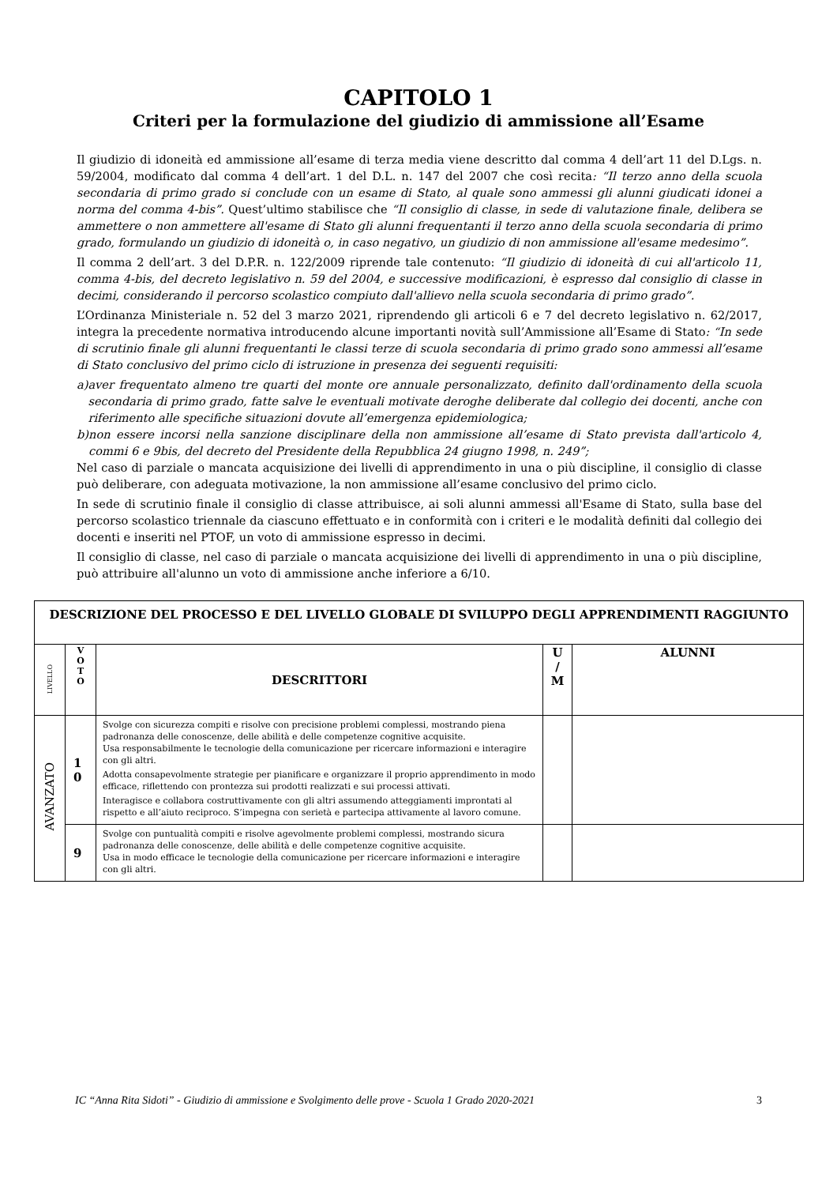CAPITOLO 1
Criteri per la formulazione del giudizio di ammissione all’Esame
Il giudizio di idoneità ed ammissione all’esame di terza media viene descritto dal comma 4 dell’art 11 del D.Lgs. n. 59/2004, modificato dal comma 4 dell’art. 1 del D.L. n. 147 del 2007 che così recita: “Il terzo anno della scuola secondaria di primo grado si conclude con un esame di Stato, al quale sono ammessi gli alunni giudicati idonei a norma del comma 4-bis”. Quest’ultimo stabilisce che “Il consiglio di classe, in sede di valutazione finale, delibera se ammettere o non ammettere all'esame di Stato gli alunni frequentanti il terzo anno della scuola secondaria di primo grado, formulando un giudizio di idoneità o, in caso negativo, un giudizio di non ammissione all'esame medesimo”.
Il comma 2 dell’art. 3 del D.P.R. n. 122/2009 riprende tale contenuto: “Il giudizio di idoneità di cui all'articolo 11, comma 4-bis, del decreto legislativo n. 59 del 2004, e successive modificazioni, è espresso dal consiglio di classe in decimi, considerando il percorso scolastico compiuto dall'allievo nella scuola secondaria di primo grado”.
L’Ordinanza Ministeriale n. 52 del 3 marzo 2021, riprendendo gli articoli 6 e 7 del decreto legislativo n. 62/2017, integra la precedente normativa introducendo alcune importanti novità sull’Ammissione all’Esame di Stato: “In sede di scrutinio finale gli alunni frequentanti le classi terze di scuola secondaria di primo grado sono ammessi all’esame di Stato conclusivo del primo ciclo di istruzione in presenza dei seguenti requisiti:
a) aver frequentato almeno tre quarti del monte ore annuale personalizzato, definito dall'ordinamento della scuola secondaria di primo grado, fatte salve le eventuali motivate deroghe deliberate dal collegio dei docenti, anche con riferimento alle specifiche situazioni dovute all’emergenza epidemiologica;
b) non essere incorsi nella sanzione disciplinare della non ammissione all’esame di Stato prevista dall'articolo 4, commi 6 e 9bis, del decreto del Presidente della Repubblica 24 giugno 1998, n. 249”;
Nel caso di parziale o mancata acquisizione dei livelli di apprendimento in una o più discipline, il consiglio di classe può deliberare, con adeguata motivazione, la non ammissione all’esame conclusivo del primo ciclo.
In sede di scrutinio finale il consiglio di classe attribuisce, ai soli alunni ammessi all'Esame di Stato, sulla base del percorso scolastico triennale da ciascuno effettuato e in conformità con i criteri e le modalità definiti dal collegio dei docenti e inseriti nel PTOF, un voto di ammissione espresso in decimi.
Il consiglio di classe, nel caso di parziale o mancata acquisizione dei livelli di apprendimento in una o più discipline, può attribuire all'alunno un voto di ammissione anche inferiore a 6/10.
| DESCRIZIONE DEL PROCESSO E DEL LIVELLO GLOBALE DI SVILUPPO DEGLI APPRENDIMENTI RAGGIUNTO | | | | |
| --- | --- | --- | --- | --- |
| LIVELLO | V O T O | DESCRITTORI | U / M | ALUNNI |
| AVANZATO | 1 0 | Svolge con sicurezza compiti e risolve con precisione problemi complessi, mostrando piena padronanza delle conoscenze, delle abilità e delle competenze cognitive acquisite. Usa responsabilmente le tecnologie della comunicazione per ricercare informazioni e interagire con gli altri. Adotta consapevolmente strategie per pianificare e organizzare il proprio apprendimento in modo efficace, riflettendo con prontezza sui prodotti realizzati e sui processi attivati. Interagisce e collabora costruttivamente con gli altri assumendo atteggiamenti improntati al rispetto e all’aiuto reciproco. S’impegna con serietà e partecipa attivamente al lavoro comune. | | |
| | 9 | Svolge con puntualità compiti e risolve agevolmente problemi complessi, mostrando sicura padronanza delle conoscenze, delle abilità e delle competenze cognitive acquisite. Usa in modo efficace le tecnologie della comunicazione per ricercare informazioni e interagire con gli altri. | | |
IC “Anna Rita Sidoti” - Giudizio di ammissione e Svolgimento delle prove - Scuola 1 Grado 2020-2021 3